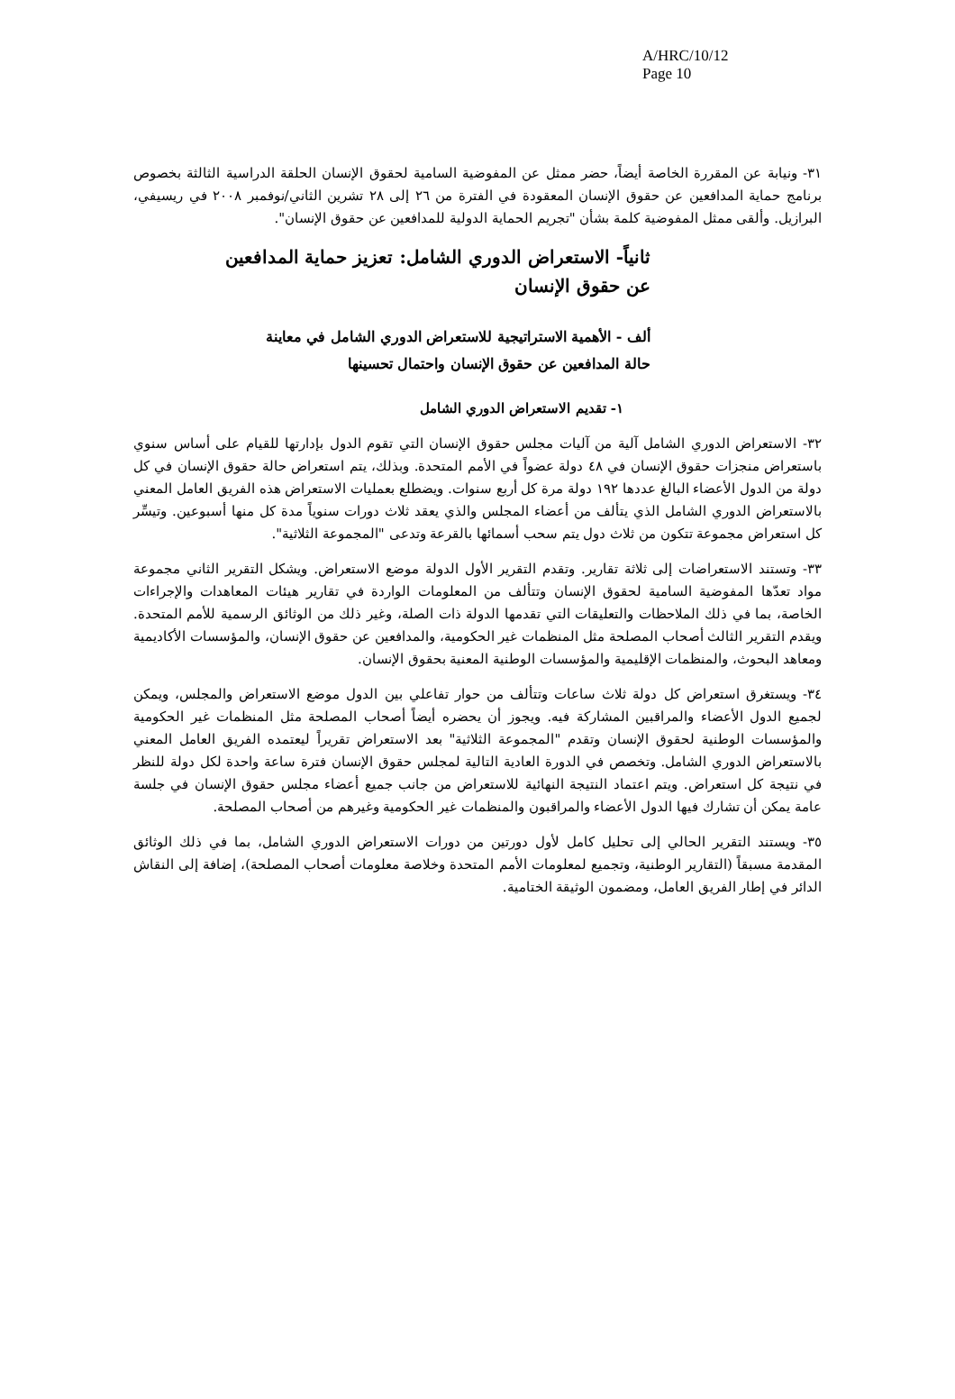A/HRC/10/12
Page 10
٣١- ونيابة عن المقررة الخاصة أيضاً، حضر ممثل عن المفوضية السامية لحقوق الإنسان الحلقة الدراسية الثالثة بخصوص برنامج حماية المدافعين عن حقوق الإنسان المعقودة في الفترة من ٢٦ إلى ٢٨ تشرين الثاني/نوفمبر ٢٠٠٨ في ريسيفي، البرازيل. وألقى ممثل المفوضية كلمة بشأن "تجريم الحماية الدولية للمدافعين عن حقوق الإنسان".
ثانياً- الاستعراض الدوري الشامل: تعزيز حماية المدافعين
عن حقوق الإنسان
ألف - الأهمية الاستراتيجية للاستعراض الدوري الشامل في معاينة
حالة المدافعين عن حقوق الإنسان واحتمال تحسينها
١- تقديم الاستعراض الدوري الشامل
٣٢- الاستعراض الدوري الشامل آلية من آليات مجلس حقوق الإنسان التي تقوم الدول بإدارتها للقيام على أساس سنوي باستعراض منجزات حقوق الإنسان في ٤٨ دولة عضواً في الأمم المتحدة. وبذلك، يتم استعراض حالة حقوق الإنسان في كل دولة من الدول الأعضاء البالغ عددها ١٩٢ دولة مرة كل أربع سنوات. ويضطلع بعمليات الاستعراض هذه الفريق العامل المعني بالاستعراض الدوري الشامل الذي يتألف من أعضاء المجلس والذي يعقد ثلاث دورات سنوياً مدة كل منها أسبوعين. وتيسِّر كل استعراض مجموعة تتكون من ثلاث دول يتم سحب أسمائها بالقرعة وتدعى "المجموعة الثلاثية".
٣٣- وتستند الاستعراضات إلى ثلاثة تقارير. وتقدم التقرير الأول الدولة موضع الاستعراض. ويشكل التقرير الثاني مجموعة مواد تعدّها المفوضية السامية لحقوق الإنسان وتتألف من المعلومات الواردة في تقارير هيئات المعاهدات والإجراءات الخاصة، بما في ذلك الملاحظات والتعليقات التي تقدمها الدولة ذات الصلة، وغير ذلك من الوثائق الرسمية للأمم المتحدة. ويقدم التقرير الثالث أصحاب المصلحة مثل المنظمات غير الحكومية، والمدافعين عن حقوق الإنسان، والمؤسسات الأكاديمية ومعاهد البحوث، والمنظمات الإقليمية والمؤسسات الوطنية المعنية بحقوق الإنسان.
٣٤- ويستغرق استعراض كل دولة ثلاث ساعات وتتألف من حوار تفاعلي بين الدول موضع الاستعراض والمجلس، ويمكن لجميع الدول الأعضاء والمراقبين المشاركة فيه. ويجوز أن يحضره أيضاً أصحاب المصلحة مثل المنظمات غير الحكومية والمؤسسات الوطنية لحقوق الإنسان وتقدم "المجموعة الثلاثية" بعد الاستعراض تقريراً ليعتمده الفريق العامل المعني بالاستعراض الدوري الشامل. وتخصص في الدورة العادية التالية لمجلس حقوق الإنسان فترة ساعة واحدة لكل دولة للنظر في نتيجة كل استعراض. ويتم اعتماد النتيجة النهائية للاستعراض من جانب جميع أعضاء مجلس حقوق الإنسان في جلسة عامة يمكن أن تشارك فيها الدول الأعضاء والمراقبون والمنظمات غير الحكومية وغيرهم من أصحاب المصلحة.
٣٥- ويستند التقرير الحالي إلى تحليل كامل لأول دورتين من دورات الاستعراض الدوري الشامل، بما في ذلك الوثائق المقدمة مسبقاً (التقارير الوطنية، وتجميع لمعلومات الأمم المتحدة وخلاصة معلومات أصحاب المصلحة)، إضافة إلى النقاش الدائر في إطار الفريق العامل، ومضمون الوثيقة الختامية.